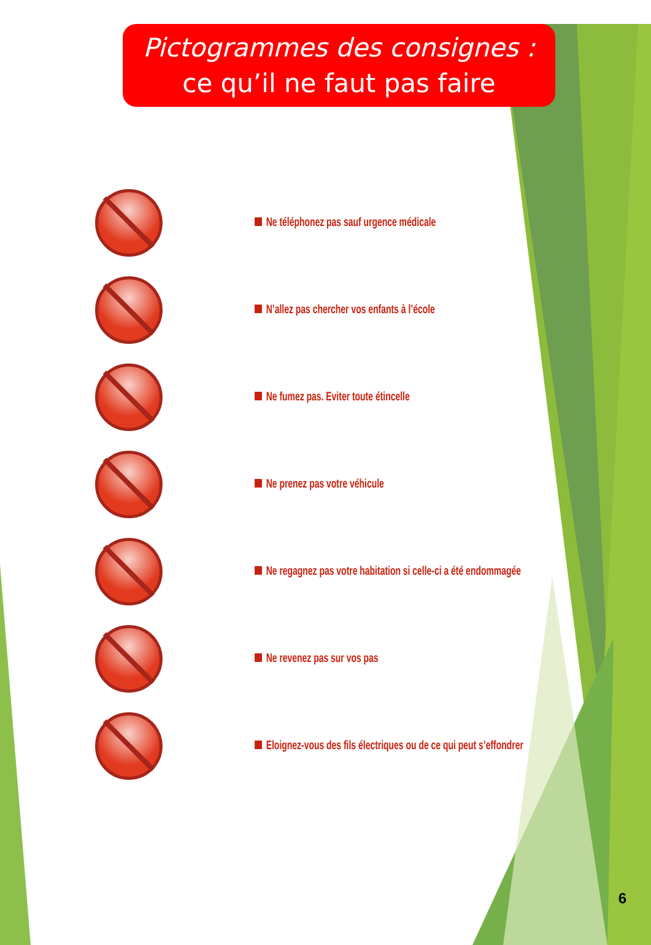Pictogrammes des consignes :
ce qu’il ne faut pas faire
Ne téléphonez pas sauf urgence médicale
N’allez pas chercher vos enfants à l’école
Ne fumez pas. Eviter toute étincelle
Ne prenez pas votre véhicule
Ne regagnez pas votre habitation si celle-ci a été endommagée
Ne revenez pas sur vos pas
Eloignez-vous des fils électriques ou de ce qui peut s’effondrer
6